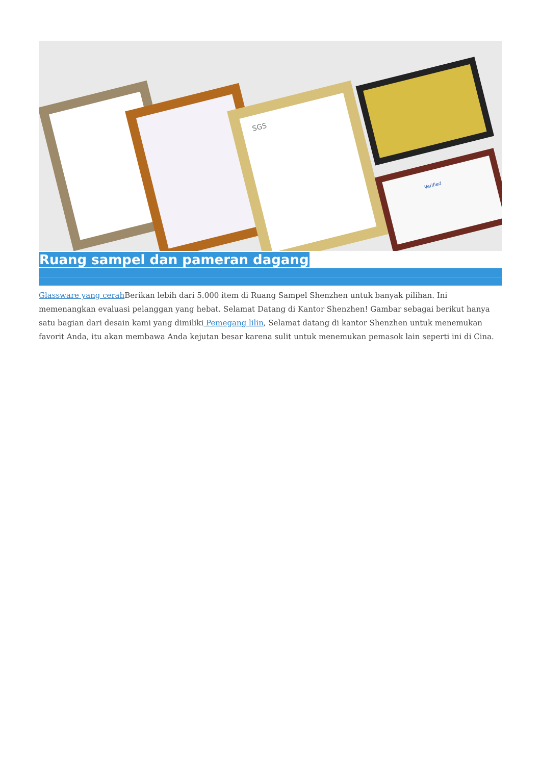SGS
Verified
Ruang sampel dan pameran dagang
Glassware yang cerah Berikan lebih dari 5.000 item di Ruang Sampel Shenzhen untuk banyak pilihan. Ini memenangkan evaluasi pelanggan yang hebat. Selamat Datang di Kantor Shenzhen! Gambar sebagai berikut hanya satu bagian dari desain kami yang dimiliki Pemegang lilin, Selamat datang di kantor Shenzhen untuk menemukan favorit Anda, itu akan membawa Anda kejutan besar karena sulit untuk menemukan pemasok lain seperti ini di Cina.